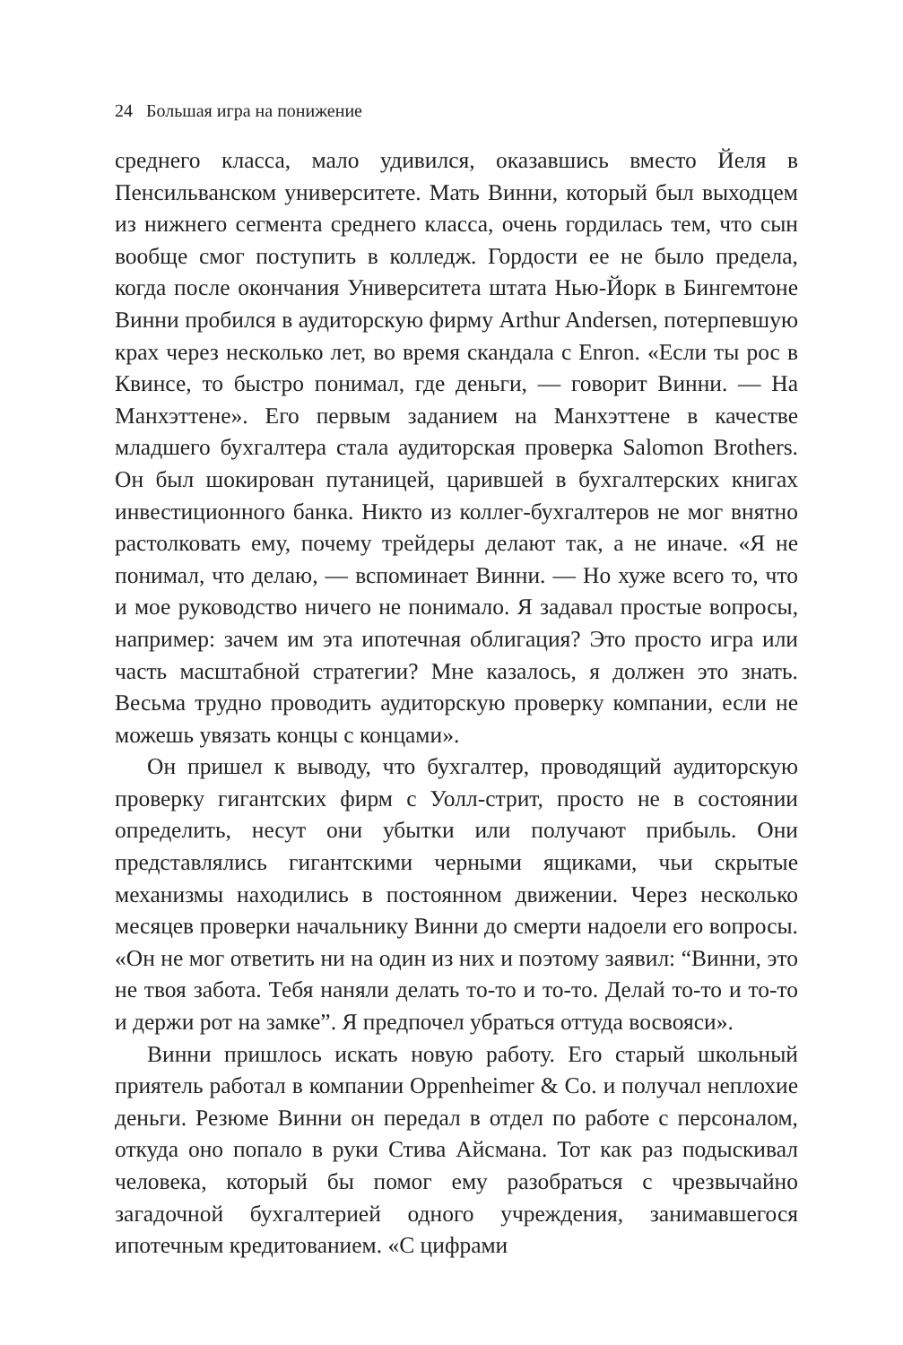24 Большая игра на понижение
среднего класса, мало удивился, оказавшись вместо Йеля в Пенсильванском университете. Мать Винни, который был выходцем из нижнего сегмента среднего класса, очень гордилась тем, что сын вообще смог поступить в колледж. Гордости ее не было предела, когда после окончания Университета штата Нью-Йорк в Бингемтоне Винни пробился в аудиторскую фирму Arthur Andersen, потерпевшую крах через несколько лет, во время скандала с Enron. «Если ты рос в Квинсе, то быстро понимал, где деньги, — говорит Винни. — На Манхэттене». Его первым заданием на Манхэттене в качестве младшего бухгалтера стала аудиторская проверка Salomon Brothers. Он был шокирован путаницей, царившей в бухгалтерских книгах инвестиционного банка. Никто из коллег-бухгалтеров не мог внятно растолковать ему, почему трейдеры делают так, а не иначе. «Я не понимал, что делаю, — вспоминает Винни. — Но хуже всего то, что и мое руководство ничего не понимало. Я задавал простые вопросы, например: зачем им эта ипотечная облигация? Это просто игра или часть масштабной стратегии? Мне казалось, я должен это знать. Весьма трудно проводить аудиторскую проверку компании, если не можешь увязать концы с концами».
Он пришел к выводу, что бухгалтер, проводящий аудиторскую проверку гигантских фирм с Уолл-стрит, просто не в состоянии определить, несут они убытки или получают прибыль. Они представлялись гигантскими черными ящиками, чьи скрытые механизмы находились в постоянном движении. Через несколько месяцев проверки начальнику Винни до смерти надоели его вопросы. «Он не мог ответить ни на один из них и поэтому заявил: “Винни, это не твоя забота. Тебя наняли делать то-то и то-то. Делай то-то и то-то и держи рот на замке”. Я предпочел убраться оттуда восвояси».
Винни пришлось искать новую работу. Его старый школьный приятель работал в компании Oppenheimer & Co. и получал неплохие деньги. Резюме Винни он передал в отдел по работе с персоналом, откуда оно попало в руки Стива Айсмана. Тот как раз подыскивал человека, который бы помог ему разобраться с чрезвычайно загадочной бухгалтерией одного учреждения, занимавшегося ипотечным кредитованием. «С цифрами